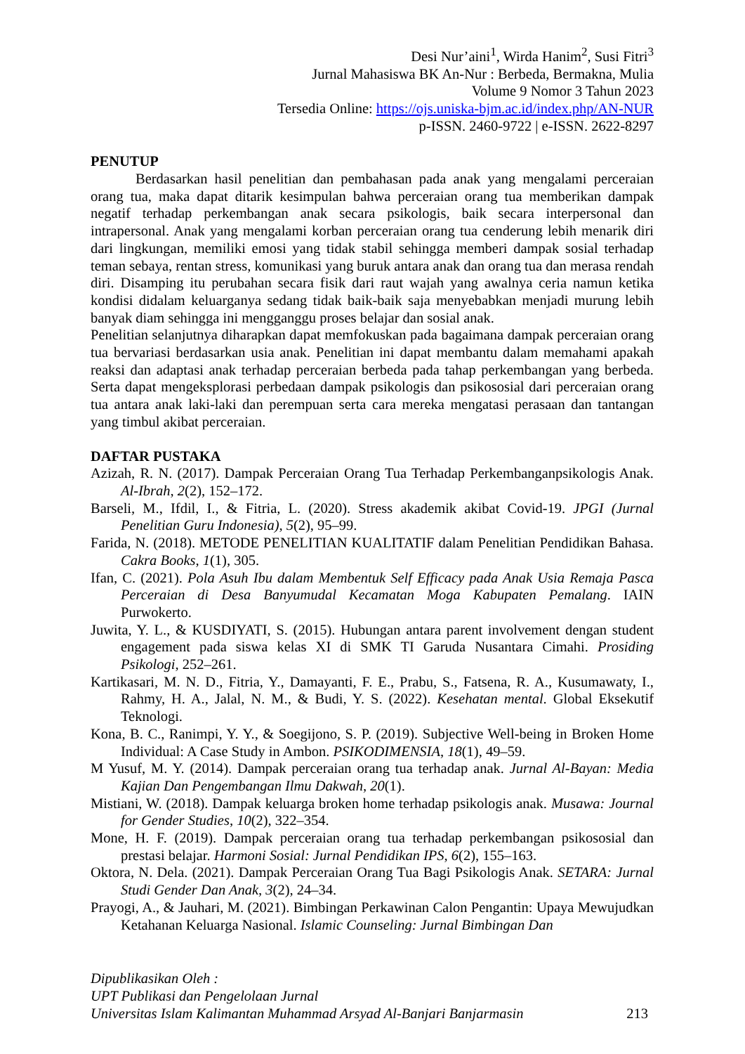Desi Nur’aini<sup>1</sup>, Wirda Hanim<sup>2</sup>, Susi Fitri<sup>3</sup>
Jurnal Mahasiswa BK An-Nur : Berbeda, Bermakna, Mulia
Volume 9 Nomor 3 Tahun 2023
Tersedia Online: https://ojs.uniska-bjm.ac.id/index.php/AN-NUR
p-ISSN. 2460-9722 | e-ISSN. 2622-8297
PENUTUP
Berdasarkan hasil penelitian dan pembahasan pada anak yang mengalami perceraian orang tua, maka dapat ditarik kesimpulan bahwa perceraian orang tua memberikan dampak negatif terhadap perkembangan anak secara psikologis, baik secara interpersonal dan intrapersonal. Anak yang mengalami korban perceraian orang tua cenderung lebih menarik diri dari lingkungan, memiliki emosi yang tidak stabil sehingga memberi dampak sosial terhadap teman sebaya, rentan stress, komunikasi yang buruk antara anak dan orang tua dan merasa rendah diri. Disamping itu perubahan secara fisik dari raut wajah yang awalnya ceria namun ketika kondisi didalam keluarganya sedang tidak baik-baik saja menyebabkan menjadi murung lebih banyak diam sehingga ini mengganggu proses belajar dan sosial anak.
Penelitian selanjutnya diharapkan dapat memfokuskan pada bagaimana dampak perceraian orang tua bervariasi berdasarkan usia anak. Penelitian ini dapat membantu dalam memahami apakah reaksi dan adaptasi anak terhadap perceraian berbeda pada tahap perkembangan yang berbeda. Serta dapat mengeksplorasi perbedaan dampak psikologis dan psikososial dari perceraian orang tua antara anak laki-laki dan perempuan serta cara mereka mengatasi perasaan dan tantangan yang timbul akibat perceraian.
DAFTAR PUSTAKA
Azizah, R. N. (2017). Dampak Perceraian Orang Tua Terhadap Perkembanganpsikologis Anak. Al-Ibrah, 2(2), 152–172.
Barseli, M., Ifdil, I., & Fitria, L. (2020). Stress akademik akibat Covid-19. JPGI (Jurnal Penelitian Guru Indonesia), 5(2), 95–99.
Farida, N. (2018). METODE PENELITIAN KUALITATIF dalam Penelitian Pendidikan Bahasa. Cakra Books, 1(1), 305.
Ifan, C. (2021). Pola Asuh Ibu dalam Membentuk Self Efficacy pada Anak Usia Remaja Pasca Perceraian di Desa Banyumudal Kecamatan Moga Kabupaten Pemalang. IAIN Purwokerto.
Juwita, Y. L., & KUSDIYATI, S. (2015). Hubungan antara parent involvement dengan student engagement pada siswa kelas XI di SMK TI Garuda Nusantara Cimahi. Prosiding Psikologi, 252–261.
Kartikasari, M. N. D., Fitria, Y., Damayanti, F. E., Prabu, S., Fatsena, R. A., Kusumawaty, I., Rahmy, H. A., Jalal, N. M., & Budi, Y. S. (2022). Kesehatan mental. Global Eksekutif Teknologi.
Kona, B. C., Ranimpi, Y. Y., & Soegijono, S. P. (2019). Subjective Well-being in Broken Home Individual: A Case Study in Ambon. PSIKODIMENSIA, 18(1), 49–59.
M Yusuf, M. Y. (2014). Dampak perceraian orang tua terhadap anak. Jurnal Al-Bayan: Media Kajian Dan Pengembangan Ilmu Dakwah, 20(1).
Mistiani, W. (2018). Dampak keluarga broken home terhadap psikologis anak. Musawa: Journal for Gender Studies, 10(2), 322–354.
Mone, H. F. (2019). Dampak perceraian orang tua terhadap perkembangan psikososial dan prestasi belajar. Harmoni Sosial: Jurnal Pendidikan IPS, 6(2), 155–163.
Oktora, N. Dela. (2021). Dampak Perceraian Orang Tua Bagi Psikologis Anak. SETARA: Jurnal Studi Gender Dan Anak, 3(2), 24–34.
Prayogi, A., & Jauhari, M. (2021). Bimbingan Perkawinan Calon Pengantin: Upaya Mewujudkan Ketahanan Keluarga Nasional. Islamic Counseling: Jurnal Bimbingan Dan
Dipublikasikan Oleh :
UPT Publikasi dan Pengelolaan Jurnal
Universitas Islam Kalimantan Muhammad Arsyad Al-Banjari Banjarmasin 213